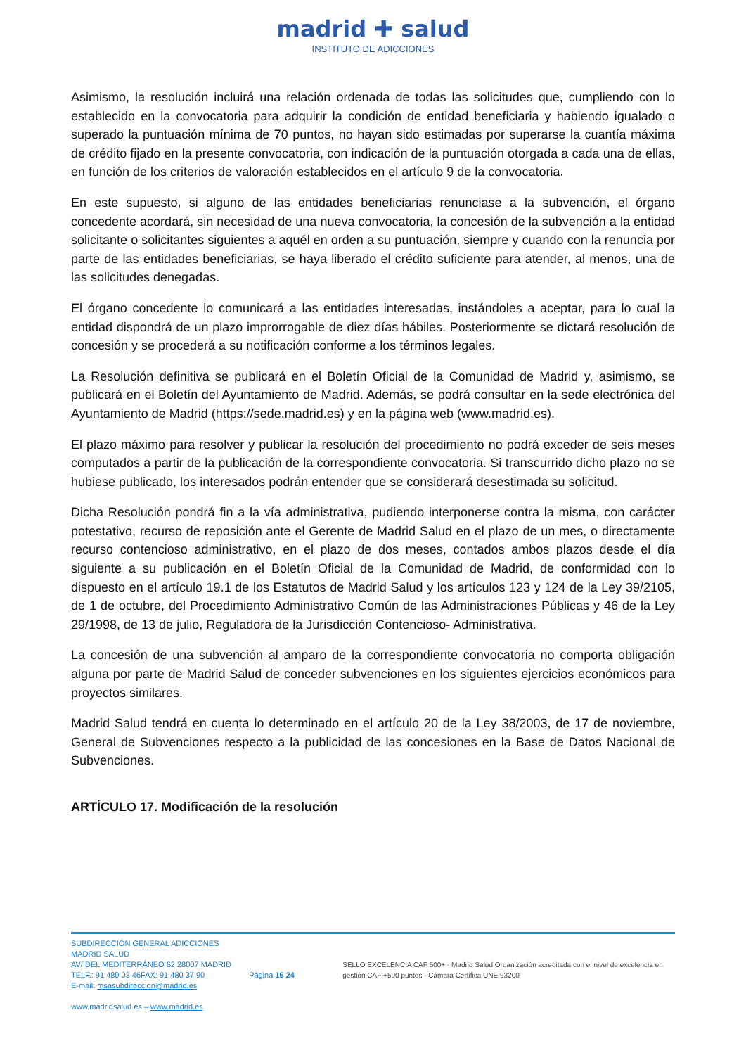madrid ✚ salud
INSTITUTO DE ADICCIONES
Asimismo, la resolución incluirá una relación ordenada de todas las solicitudes que, cumpliendo con lo establecido en la convocatoria para adquirir la condición de entidad beneficiaria y habiendo igualado o superado la puntuación mínima de 70 puntos, no hayan sido estimadas por superarse la cuantía máxima de crédito fijado en la presente convocatoria, con indicación de la puntuación otorgada a cada una de ellas, en función de los criterios de valoración establecidos en el artículo 9 de la convocatoria.
En este supuesto, si alguno de las entidades beneficiarias renunciase a la subvención, el órgano concedente acordará, sin necesidad de una nueva convocatoria, la concesión de la subvención a la entidad solicitante o solicitantes siguientes a aquél en orden a su puntuación, siempre y cuando con la renuncia por parte de las entidades beneficiarias, se haya liberado el crédito suficiente para atender, al menos, una de las solicitudes denegadas.
El órgano concedente lo comunicará a las entidades interesadas, instándoles a aceptar, para lo cual la entidad dispondrá de un plazo improrrogable de diez días hábiles. Posteriormente se dictará resolución de concesión y se procederá a su notificación conforme a los términos legales.
La Resolución definitiva se publicará en el Boletín Oficial de la Comunidad de Madrid y, asimismo, se publicará en el Boletín del Ayuntamiento de Madrid. Además, se podrá consultar en la sede electrónica del Ayuntamiento de Madrid (https://sede.madrid.es) y en la página web (www.madrid.es).
El plazo máximo para resolver y publicar la resolución del procedimiento no podrá exceder de seis meses computados a partir de la publicación de la correspondiente convocatoria. Si transcurrido dicho plazo no se hubiese publicado, los interesados podrán entender que se considerará desestimada su solicitud.
Dicha Resolución pondrá fin a la vía administrativa, pudiendo interponerse contra la misma, con carácter potestativo, recurso de reposición ante el Gerente de Madrid Salud en el plazo de un mes, o directamente recurso contencioso administrativo, en el plazo de dos meses, contados ambos plazos desde el día siguiente a su publicación en el Boletín Oficial de la Comunidad de Madrid, de conformidad con lo dispuesto en el artículo 19.1 de los Estatutos de Madrid Salud y los artículos 123 y 124 de la Ley 39/2105, de 1 de octubre, del Procedimiento Administrativo Común de las Administraciones Públicas y 46 de la Ley 29/1998, de 13 de julio, Reguladora de la Jurisdicción Contencioso- Administrativa.
La concesión de una subvención al amparo de la correspondiente convocatoria no comporta obligación alguna por parte de Madrid Salud de conceder subvenciones en los siguientes ejercicios económicos para proyectos similares.
Madrid Salud tendrá en cuenta lo determinado en el artículo 20 de la Ley 38/2003, de 17 de noviembre, General de Subvenciones respecto a la publicidad de las concesiones en la Base de Datos Nacional de Subvenciones.
ARTÍCULO 17. Modificación de la resolución
SUBDIRECCIÓN GENERAL ADICCIONES MADRID SALUD
AV/ DEL MEDITERRÁNEO 62 28007 MADRID
TELF.: 91 480 03 46FAX: 91 480 37 90
E-mail: msasubdireccion@madrid.es
www.madridsalud.es – www.madrid.es
Página 16 24
SELLO EXCELENCIA CAF 500+ · Madrid Salud Organización acreditada con el nivel de excelencia en gestión CAF +500 puntos · Cámara Certifica UNE 93200